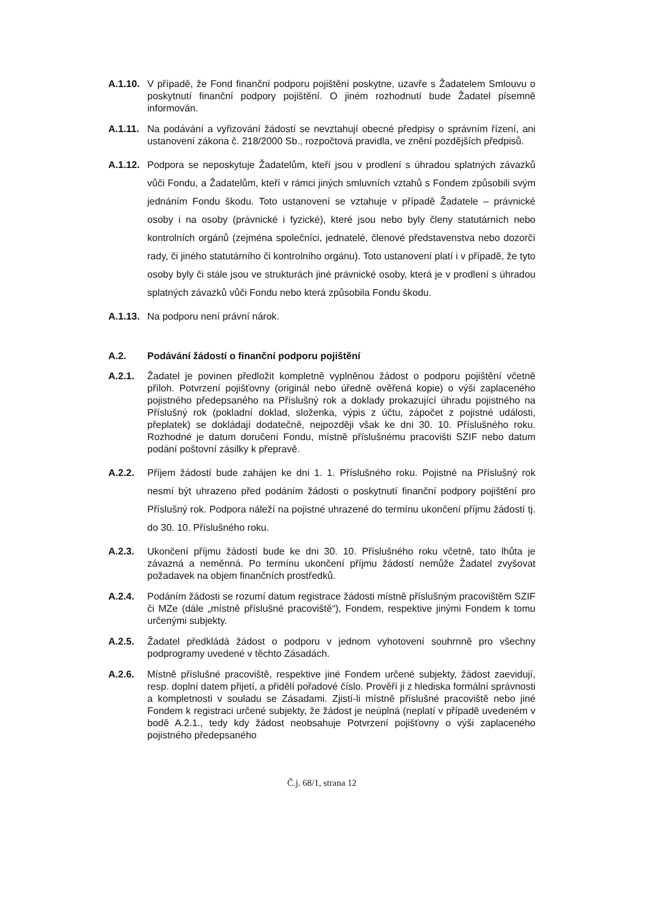A.1.10.
V případě, že Fond finanční podporu pojištění poskytne, uzavře s Žadatelem Smlouvu o poskytnutí finanční podpory pojištění. O jiném rozhodnutí bude Žadatel písemně informován.
A.1.11.
Na podávání a vyřizování žádostí se nevztahují obecné předpisy o správním řízení, ani ustanovení zákona č. 218/2000 Sb., rozpočtová pravidla, ve znění pozdějších předpisů.
A.1.12.
Podpora se neposkytuje Žadatelům, kteří jsou v prodlení s úhradou splatných závazků vůči Fondu, a Žadatelům, kteří v rámci jiných smluvních vztahů s Fondem způsobili svým jednáním Fondu škodu. Toto ustanovení se vztahuje v případě Žadatele – právnické osoby i na osoby (právnické i fyzické), které jsou nebo byly členy statutárních nebo kontrolních orgánů (zejména společníci, jednatelé, členové představenstva nebo dozorčí rady, či jiného statutárního či kontrolního orgánu). Toto ustanovení platí i v případě, že tyto osoby byly či stále jsou ve strukturách jiné právnické osoby, která je v prodlení s úhradou splatných závazků vůči Fondu nebo která způsobila Fondu škodu.
A.1.13.
Na podporu není právní nárok.
A.2. Podávání žádostí o finanční podporu pojištění
A.2.1. Žadatel je povinen předložit kompletně vyplněnou žádost o podporu pojištění včetně příloh. Potvrzení pojišťovny (originál nebo úředně ověřená kopie) o výši zaplaceného pojistného předepsaného na Příslušný rok a doklady prokazující úhradu pojistného na Příslušný rok (pokladní doklad, složenka, výpis z účtu, zápočet z pojistné události, přeplatek) se dokládají dodatečně, nejpozději však ke dni 30. 10. Příslušného roku. Rozhodné je datum doručení Fondu, místně příslušnému pracovišti SZIF nebo datum podání poštovní zásilky k přepravě.
A.2.2. Příjem žádostí bude zahájen ke dni 1. 1. Příslušného roku. Pojistné na Příslušný rok nesmí být uhrazeno před podáním žádosti o poskytnutí finanční podpory pojištění pro Příslušný rok. Podpora náleží na pojistné uhrazené do termínu ukončení příjmu žádostí tj. do 30. 10. Příslušného roku.
A.2.3. Ukončení příjmu žádostí bude ke dni 30. 10. Příslušného roku včetně, tato lhůta je závazná a neměnná. Po termínu ukončení příjmu žádostí nemůže Žadatel zvyšovat požadavek na objem finančních prostředků.
A.2.4. Podáním žádosti se rozumí datum registrace žádosti místně příslušným pracovištěm SZIF či MZe (dále „místně příslušné pracoviště“), Fondem, respektive jinými Fondem k tomu určenými subjekty.
A.2.5. Žadatel předkládá žádost o podporu v jednom vyhotovení souhrnně pro všechny podprogramy uvedené v těchto Zásadách.
A.2.6. Místně příslušné pracoviště, respektive jiné Fondem určené subjekty, žádost zaevidují, resp. doplní datem přijetí, a přidělí pořadové číslo. Prověří ji z hlediska formální správnosti a kompletnosti v souladu se Zásadami. Zjistí-li místně příslušné pracoviště nebo jiné Fondem k registraci určené subjekty, že žádost je neúplná (neplatí v případě uvedeném v bodě A.2.1., tedy kdy žádost neobsahuje Potvrzení pojišťovny o výši zaplaceného pojistného předepsaného
Č.j. 68/1, strana 12